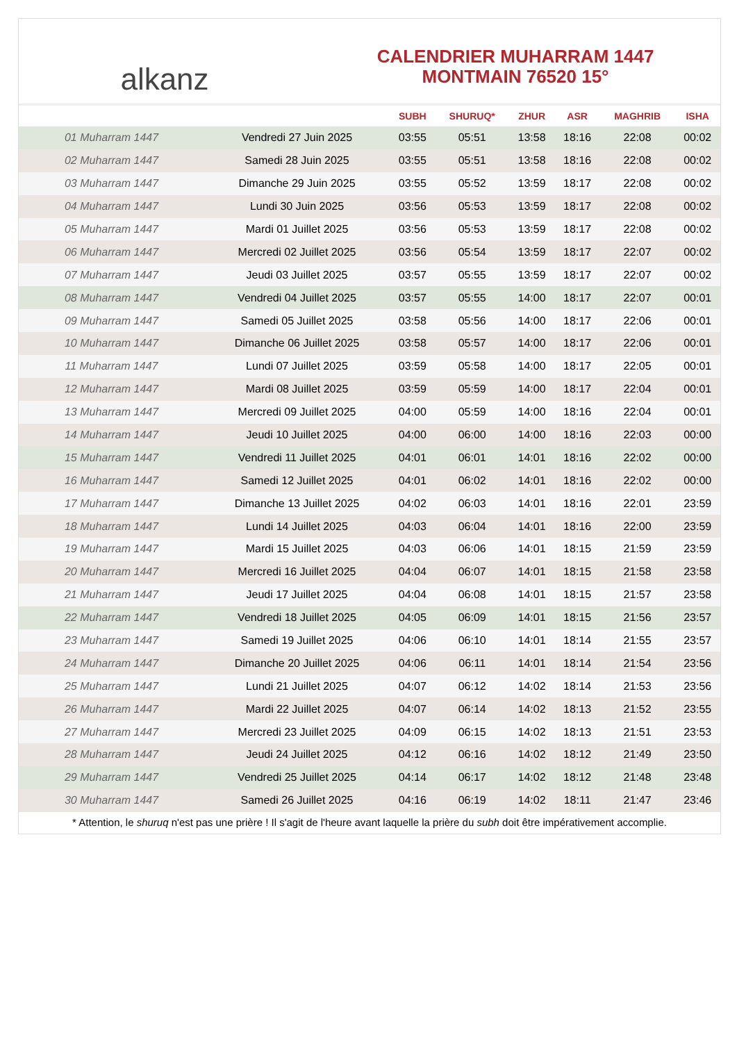alkanz
CALENDRIER MUHARRAM 1447
MONTMAIN 76520 15°
| | | SUBH | SHURUQ* | ZHUR | ASR | MAGHRIB | ISHA |
| --- | --- | --- | --- | --- | --- | --- | --- |
| 01 Muharram 1447 | Vendredi 27 Juin 2025 | 03:55 | 05:51 | 13:58 | 18:16 | 22:08 | 00:02 |
| 02 Muharram 1447 | Samedi 28 Juin 2025 | 03:55 | 05:51 | 13:58 | 18:16 | 22:08 | 00:02 |
| 03 Muharram 1447 | Dimanche 29 Juin 2025 | 03:55 | 05:52 | 13:59 | 18:17 | 22:08 | 00:02 |
| 04 Muharram 1447 | Lundi 30 Juin 2025 | 03:56 | 05:53 | 13:59 | 18:17 | 22:08 | 00:02 |
| 05 Muharram 1447 | Mardi 01 Juillet 2025 | 03:56 | 05:53 | 13:59 | 18:17 | 22:08 | 00:02 |
| 06 Muharram 1447 | Mercredi 02 Juillet 2025 | 03:56 | 05:54 | 13:59 | 18:17 | 22:07 | 00:02 |
| 07 Muharram 1447 | Jeudi 03 Juillet 2025 | 03:57 | 05:55 | 13:59 | 18:17 | 22:07 | 00:02 |
| 08 Muharram 1447 | Vendredi 04 Juillet 2025 | 03:57 | 05:55 | 14:00 | 18:17 | 22:07 | 00:01 |
| 09 Muharram 1447 | Samedi 05 Juillet 2025 | 03:58 | 05:56 | 14:00 | 18:17 | 22:06 | 00:01 |
| 10 Muharram 1447 | Dimanche 06 Juillet 2025 | 03:58 | 05:57 | 14:00 | 18:17 | 22:06 | 00:01 |
| 11 Muharram 1447 | Lundi 07 Juillet 2025 | 03:59 | 05:58 | 14:00 | 18:17 | 22:05 | 00:01 |
| 12 Muharram 1447 | Mardi 08 Juillet 2025 | 03:59 | 05:59 | 14:00 | 18:17 | 22:04 | 00:01 |
| 13 Muharram 1447 | Mercredi 09 Juillet 2025 | 04:00 | 05:59 | 14:00 | 18:16 | 22:04 | 00:01 |
| 14 Muharram 1447 | Jeudi 10 Juillet 2025 | 04:00 | 06:00 | 14:00 | 18:16 | 22:03 | 00:00 |
| 15 Muharram 1447 | Vendredi 11 Juillet 2025 | 04:01 | 06:01 | 14:01 | 18:16 | 22:02 | 00:00 |
| 16 Muharram 1447 | Samedi 12 Juillet 2025 | 04:01 | 06:02 | 14:01 | 18:16 | 22:02 | 00:00 |
| 17 Muharram 1447 | Dimanche 13 Juillet 2025 | 04:02 | 06:03 | 14:01 | 18:16 | 22:01 | 23:59 |
| 18 Muharram 1447 | Lundi 14 Juillet 2025 | 04:03 | 06:04 | 14:01 | 18:16 | 22:00 | 23:59 |
| 19 Muharram 1447 | Mardi 15 Juillet 2025 | 04:03 | 06:06 | 14:01 | 18:15 | 21:59 | 23:59 |
| 20 Muharram 1447 | Mercredi 16 Juillet 2025 | 04:04 | 06:07 | 14:01 | 18:15 | 21:58 | 23:58 |
| 21 Muharram 1447 | Jeudi 17 Juillet 2025 | 04:04 | 06:08 | 14:01 | 18:15 | 21:57 | 23:58 |
| 22 Muharram 1447 | Vendredi 18 Juillet 2025 | 04:05 | 06:09 | 14:01 | 18:15 | 21:56 | 23:57 |
| 23 Muharram 1447 | Samedi 19 Juillet 2025 | 04:06 | 06:10 | 14:01 | 18:14 | 21:55 | 23:57 |
| 24 Muharram 1447 | Dimanche 20 Juillet 2025 | 04:06 | 06:11 | 14:01 | 18:14 | 21:54 | 23:56 |
| 25 Muharram 1447 | Lundi 21 Juillet 2025 | 04:07 | 06:12 | 14:02 | 18:14 | 21:53 | 23:56 |
| 26 Muharram 1447 | Mardi 22 Juillet 2025 | 04:07 | 06:14 | 14:02 | 18:13 | 21:52 | 23:55 |
| 27 Muharram 1447 | Mercredi 23 Juillet 2025 | 04:09 | 06:15 | 14:02 | 18:13 | 21:51 | 23:53 |
| 28 Muharram 1447 | Jeudi 24 Juillet 2025 | 04:12 | 06:16 | 14:02 | 18:12 | 21:49 | 23:50 |
| 29 Muharram 1447 | Vendredi 25 Juillet 2025 | 04:14 | 06:17 | 14:02 | 18:12 | 21:48 | 23:48 |
| 30 Muharram 1447 | Samedi 26 Juillet 2025 | 04:16 | 06:19 | 14:02 | 18:11 | 21:47 | 23:46 |
* Attention, le shuruq n'est pas une prière ! Il s'agit de l'heure avant laquelle la prière du subh doit être impérativement accomplie.